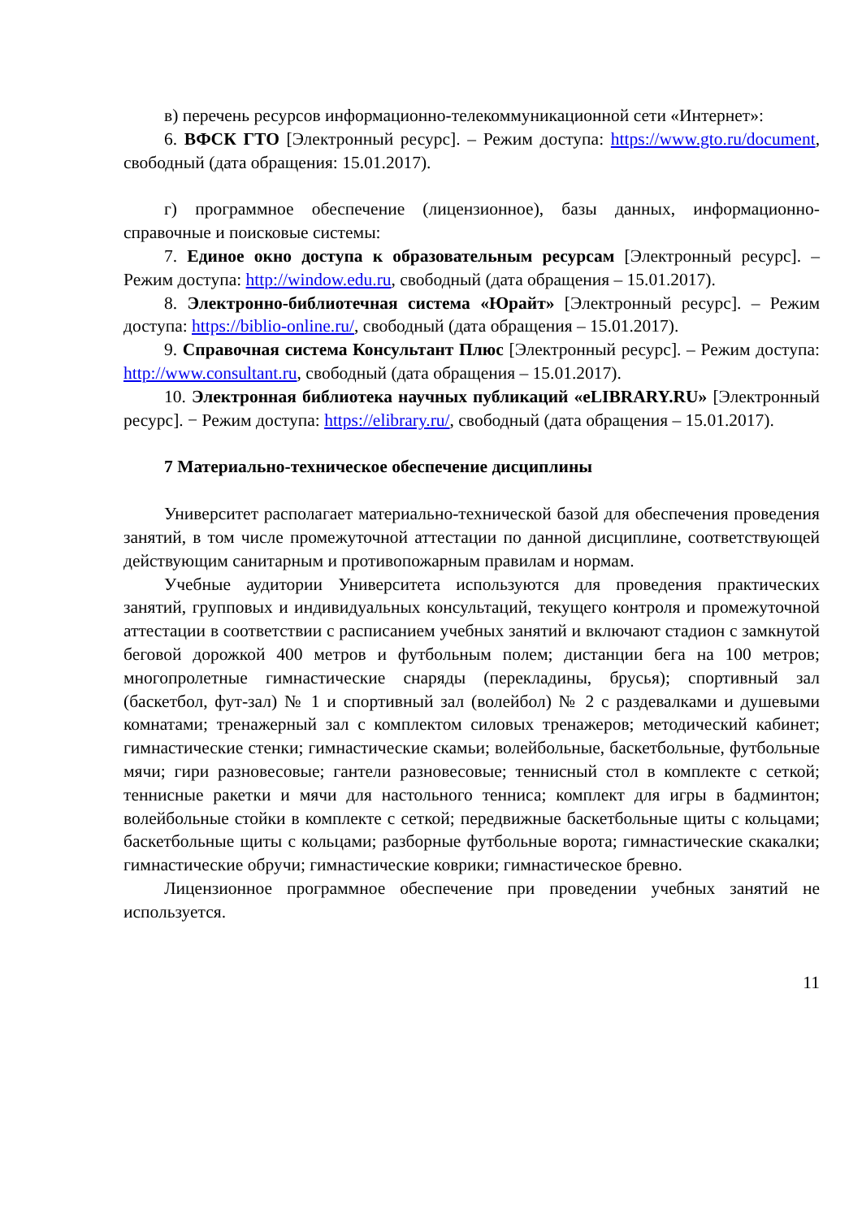в) перечень ресурсов информационно-телекоммуникационной сети «Интернет»:
6. ВФСК ГТО [Электронный ресурс]. – Режим доступа: https://www.gto.ru/document, свободный (дата обращения: 15.01.2017).
г) программное обеспечение (лицензионное), базы данных, информационно-справочные и поисковые системы:
7. Единое окно доступа к образовательным ресурсам [Электронный ресурс]. – Режим доступа: http://window.edu.ru, свободный (дата обращения – 15.01.2017).
8. Электронно-библиотечная система «Юрайт» [Электронный ресурс]. – Режим доступа: https://biblio-online.ru/, свободный (дата обращения – 15.01.2017).
9. Справочная система Консультант Плюс [Электронный ресурс]. – Режим доступа: http://www.consultant.ru, свободный (дата обращения – 15.01.2017).
10. Электронная библиотека научных публикаций «eLIBRARY.RU» [Электронный ресурс]. − Режим доступа: https://elibrary.ru/, свободный (дата обращения – 15.01.2017).
7 Материально-техническое обеспечение дисциплины
Университет располагает материально-технической базой для обеспечения проведения занятий, в том числе промежуточной аттестации по данной дисциплине, соответствующей действующим санитарным и противопожарным правилам и нормам.
Учебные аудитории Университета используются для проведения практических занятий, групповых и индивидуальных консультаций, текущего контроля и промежуточной аттестации в соответствии с расписанием учебных занятий и включают стадион с замкнутой беговой дорожкой 400 метров и футбольным полем; дистанции бега на 100 метров; многопролетные гимнастические снаряды (перекладины, брусья); спортивный зал (баскетбол, фут-зал) № 1 и спортивный зал (волейбол) № 2 с раздевалками и душевыми комнатами; тренажерный зал с комплектом силовых тренажеров; методический кабинет; гимнастические стенки; гимнастические скамьи; волейбольные, баскетбольные, футбольные мячи; гири разновесовые; гантели разновесовые; теннисный стол в комплекте с сеткой; теннисные ракетки и мячи для настольного тенниса; комплект для игры в бадминтон; волейбольные стойки в комплекте с сеткой; передвижные баскетбольные щиты с кольцами; баскетбольные щиты с кольцами; разборные футбольные ворота; гимнастические скакалки; гимнастические обручи; гимнастические коврики; гимнастическое бревно.
Лицензионное программное обеспечение при проведении учебных занятий не используется.
11